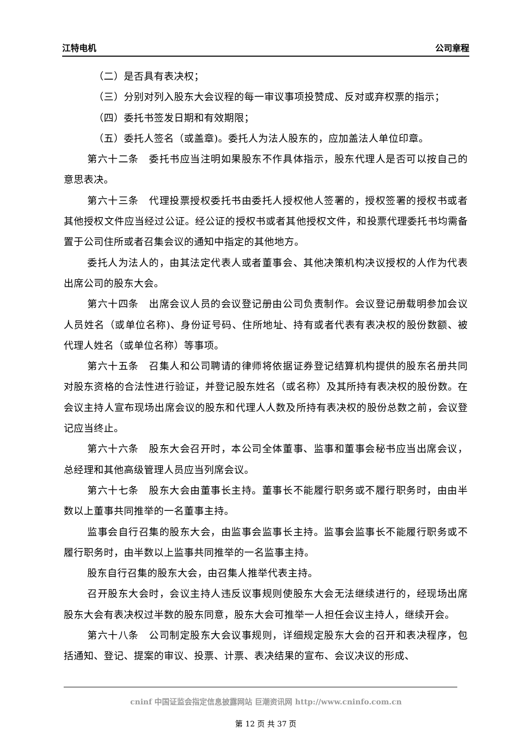江特电机 公司章程
（二）是否具有表决权；
（三）分别对列入股东大会议程的每一审议事项投赞成、反对或弃权票的指示；
（四）委托书签发日期和有效期限；
（五）委托人签名（或盖章)。委托人为法人股东的，应加盖法人单位印章。
第六十二条　委托书应当注明如果股东不作具体指示，股东代理人是否可以按自己的意思表决。
第六十三条　代理投票授权委托书由委托人授权他人签署的，授权签署的授权书或者其他授权文件应当经过公证。经公证的授权书或者其他授权文件，和投票代理委托书均需备置于公司住所或者召集会议的通知中指定的其他地方。
委托人为法人的，由其法定代表人或者董事会、其他决策机构决议授权的人作为代表出席公司的股东大会。
第六十四条　出席会议人员的会议登记册由公司负责制作。会议登记册载明参加会议人员姓名（或单位名称)、身份证号码、住所地址、持有或者代表有表决权的股份数额、被代理人姓名（或单位名称）等事项。
第六十五条　召集人和公司聘请的律师将依据证券登记结算机构提供的股东名册共同对股东资格的合法性进行验证，并登记股东姓名（或名称）及其所持有表决权的股份数。在会议主持人宣布现场出席会议的股东和代理人人数及所持有表决权的股份总数之前，会议登记应当终止。
第六十六条　股东大会召开时，本公司全体董事、监事和董事会秘书应当出席会议，总经理和其他高级管理人员应当列席会议。
第六十七条　股东大会由董事长主持。董事长不能履行职务或不履行职务时，由由半数以上董事共同推举的一名董事主持。
监事会自行召集的股东大会，由监事会监事长主持。监事会监事长不能履行职务或不履行职务时，由半数以上监事共同推举的一名监事主持。
股东自行召集的股东大会，由召集人推举代表主持。
召开股东大会时，会议主持人违反议事规则使股东大会无法继续进行的，经现场出席股东大会有表决权过半数的股东同意，股东大会可推举一人担任会议主持人，继续开会。
第六十八条　公司制定股东大会议事规则，详细规定股东大会的召开和表决程序，包括通知、登记、提案的审议、投票、计票、表决结果的宣布、会议决议的形成、
cninf 中国证监会指定信息披露网站 巨潮资讯网 http://www.cninfo.com.cn
第 12 页 共 37 页